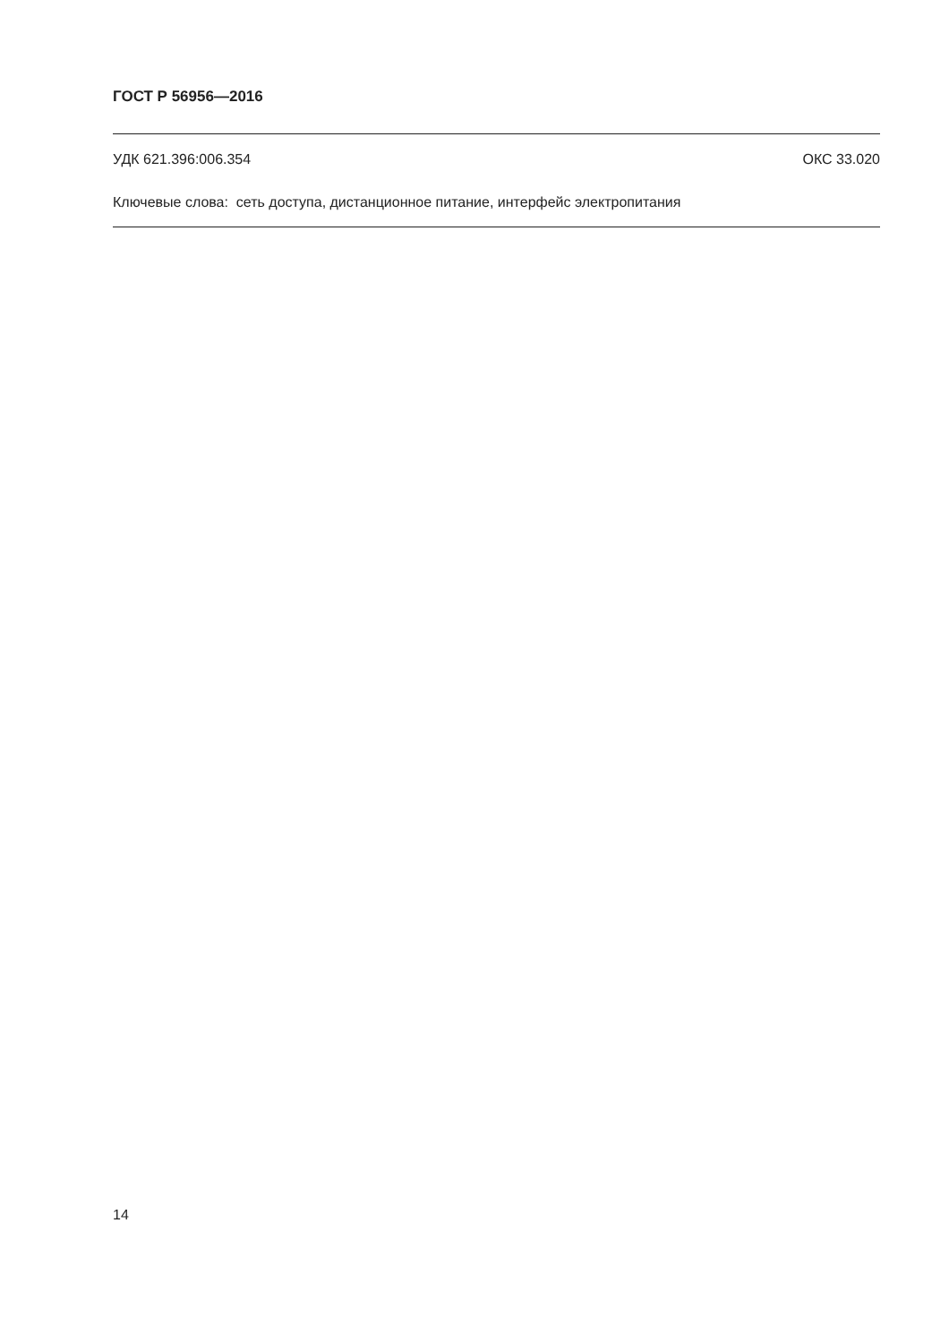ГОСТ Р 56956—2016
УДК 621.396:006.354 ОКС 33.020
Ключевые слова: сеть доступа, дистанционное питание, интерфейс электропитания
14